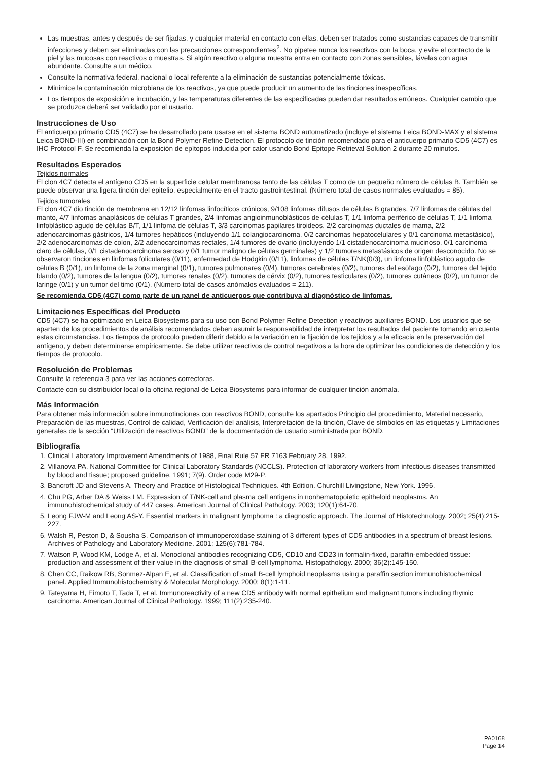Las muestras, antes y después de ser fijadas, y cualquier material en contacto con ellas, deben ser tratados como sustancias capaces de transmitir infecciones y deben ser eliminadas con las precauciones correspondientes<sup>2</sup>. No pipetee nunca los reactivos con la boca, y evite el contacto de la piel y las mucosas con reactivos o muestras. Si algún reactivo o alguna muestra entra en contacto con zonas sensibles, lávelas con agua abundante. Consulte a un médico.
Consulte la normativa federal, nacional o local referente a la eliminación de sustancias potencialmente tóxicas.
Minimice la contaminación microbiana de los reactivos, ya que puede producir un aumento de las tinciones inespecíficas.
Los tiempos de exposición e incubación, y las temperaturas diferentes de las especificadas pueden dar resultados erróneos. Cualquier cambio que se produzca deberá ser validado por el usuario.
Instrucciones de Uso
El anticuerpo primario CD5 (4C7) se ha desarrollado para usarse en el sistema BOND automatizado (incluye el sistema Leica BOND-MAX y el sistema Leica BOND-III) en combinación con la Bond Polymer Refine Detection. El protocolo de tinción recomendado para el anticuerpo primario CD5 (4C7) es IHC Protocol F. Se recomienda la exposición de epítopos inducida por calor usando Bond Epitope Retrieval Solution 2 durante 20 minutos.
Resultados Esperados
Tejidos normales
El clon 4C7 detecta el antígeno CD5 en la superficie celular membranosa tanto de las células T como de un pequeño número de células B. También se puede observar una ligera tinción del epitelio, especialmente en el tracto gastrointestinal. (Número total de casos normales evaluados = 85).
Tejidos tumorales
El clon 4C7 dio tinción de membrana en 12/12 linfomas linfocíticos crónicos, 9/108 linfomas difusos de células B grandes, 7/7 linfomas de células del manto, 4/7 linfomas anaplásicos de células T grandes, 2/4 linfomas angioinmunoblásticos de células T, 1/1 linfoma periférico de células T, 1/1 linfoma linfoblástico agudo de células B/T, 1/1 linfoma de células T, 3/3 carcinomas papilares tiroideos, 2/2 carcinomas ductales de mama, 2/2 adenocarcinomas gástricos, 1/4 tumores hepáticos (incluyendo 1/1 colangiocarcinoma, 0/2 carcinomas hepatocelulares y 0/1 carcinoma metastásico), 2/2 adenocarcinomas de colon, 2/2 adenocarcinomas rectales, 1/4 tumores de ovario (incluyendo 1/1 cistadenocarcinoma mucinoso, 0/1 carcinoma claro de células, 0/1 cistadenocarcinoma seroso y 0/1 tumor maligno de células germinales) y 1/2 tumores metastásicos de origen desconocido. No se observaron tinciones en linfomas foliculares (0/11), enfermedad de Hodgkin (0/11), linfomas de células T/NK(0/3), un linfoma linfoblástico agudo de células B (0/1), un linfoma de la zona marginal (0/1), tumores pulmonares (0/4), tumores cerebrales (0/2), tumores del esófago (0/2), tumores del tejido blando (0/2), tumores de la lengua (0/2), tumores renales (0/2), tumores de cérvix (0/2), tumores testiculares (0/2), tumores cutáneos (0/2), un tumor de laringe (0/1) y un tumor del timo (0/1). (Número total de casos anómalos evaluados = 211).
Se recomienda CD5 (4C7) como parte de un panel de anticuerpos que contribuya al diagnóstico de linfomas.
Limitaciones Específicas del Producto
CD5 (4C7) se ha optimizado en Leica Biosystems para su uso con Bond Polymer Refine Detection y reactivos auxiliares BOND. Los usuarios que se aparten de los procedimientos de análisis recomendados deben asumir la responsabilidad de interpretar los resultados del paciente tomando en cuenta estas circunstancias. Los tiempos de protocolo pueden diferir debido a la variación en la fijación de los tejidos y a la eficacia en la preservación del antígeno, y deben determinarse empíricamente. Se debe utilizar reactivos de control negativos a la hora de optimizar las condiciones de detección y los tiempos de protocolo.
Resolución de Problemas
Consulte la referencia 3 para ver las acciones correctoras.
Contacte con su distribuidor local o la oficina regional de Leica Biosystems para informar de cualquier tinción anómala.
Más Información
Para obtener más información sobre inmunotinciones con reactivos BOND, consulte los apartados Principio del procedimiento, Material necesario, Preparación de las muestras, Control de calidad, Verificación del análisis, Interpretación de la tinción, Clave de símbolos en las etiquetas y Limitaciones generales de la sección “Utilización de reactivos BOND” de la documentación de usuario suministrada por BOND.
Bibliografía
1. Clinical Laboratory Improvement Amendments of 1988, Final Rule 57 FR 7163 February 28, 1992.
2. Villanova PA. National Committee for Clinical Laboratory Standards (NCCLS). Protection of laboratory workers from infectious diseases transmitted by blood and tissue; proposed guideline. 1991; 7(9). Order code M29-P.
3. Bancroft JD and Stevens A. Theory and Practice of Histological Techniques. 4th Edition. Churchill Livingstone, New York. 1996.
4. Chu PG, Arber DA & Weiss LM. Expression of T/NK-cell and plasma cell antigens in nonhematopoietic epitheloid neoplasms. An immunohistochemical study of 447 cases. American Journal of Clinical Pathology. 2003; 120(1):64-70.
5. Leong FJW-M and Leong AS-Y. Essential markers in malignant lymphoma : a diagnostic approach. The Journal of Histotechnology. 2002; 25(4):215-227.
6. Walsh R, Peston D, & Sousha S. Comparison of immunoperoxidase staining of 3 different types of CD5 antibodies in a spectrum of breast lesions. Archives of Pathology and Laboratory Medicine. 2001; 125(6):781-784.
7. Watson P, Wood KM, Lodge A, et al. Monoclonal antibodies recognizing CD5, CD10 and CD23 in formalin-fixed, paraffin-embedded tissue: production and assessment of their value in the diagnosis of small B-cell lymphoma. Histopathology. 2000; 36(2):145-150.
8. Chen CC, Raikow RB, Sonmez-Alpan E, et al. Classification of small B-cell lymphoid neoplasms using a paraffin section immunohistochemical panel. Applied Immunohistochemistry & Molecular Morphology. 2000; 8(1):1-11.
9. Tateyama H, Eimoto T, Tada T, et al. Immunoreactivity of a new CD5 antibody with normal epithelium and malignant tumors including thymic carcinoma. American Journal of Clinical Pathology. 1999; 111(2):235-240.
PA0168
Page 14